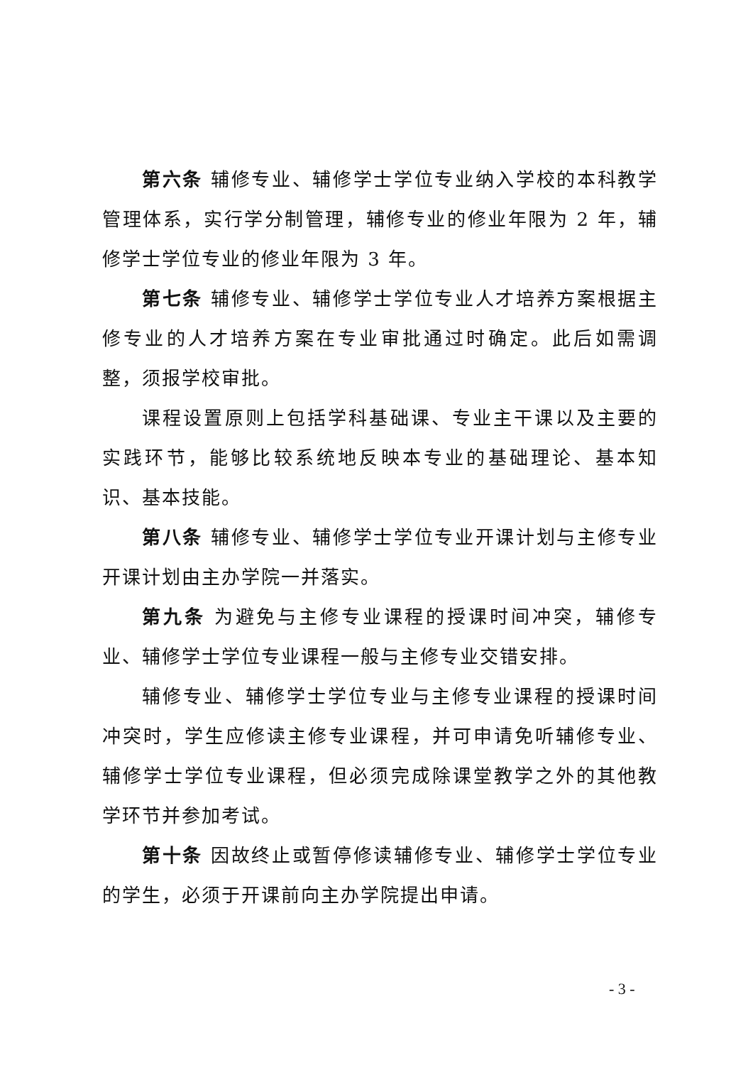第六条 辅修专业、辅修学士学位专业纳入学校的本科教学管理体系，实行学分制管理，辅修专业的修业年限为 2 年，辅修学士学位专业的修业年限为 3 年。
第七条 辅修专业、辅修学士学位专业人才培养方案根据主修专业的人才培养方案在专业审批通过时确定。此后如需调整，须报学校审批。
课程设置原则上包括学科基础课、专业主干课以及主要的实践环节，能够比较系统地反映本专业的基础理论、基本知识、基本技能。
第八条 辅修专业、辅修学士学位专业开课计划与主修专业开课计划由主办学院一并落实。
第九条 为避免与主修专业课程的授课时间冲突，辅修专业、辅修学士学位专业课程一般与主修专业交错安排。
辅修专业、辅修学士学位专业与主修专业课程的授课时间冲突时，学生应修读主修专业课程，并可申请免听辅修专业、辅修学士学位专业课程，但必须完成除课堂教学之外的其他教学环节并参加考试。
第十条 因故终止或暂停修读辅修专业、辅修学士学位专业的学生，必须于开课前向主办学院提出申请。
- 3 -